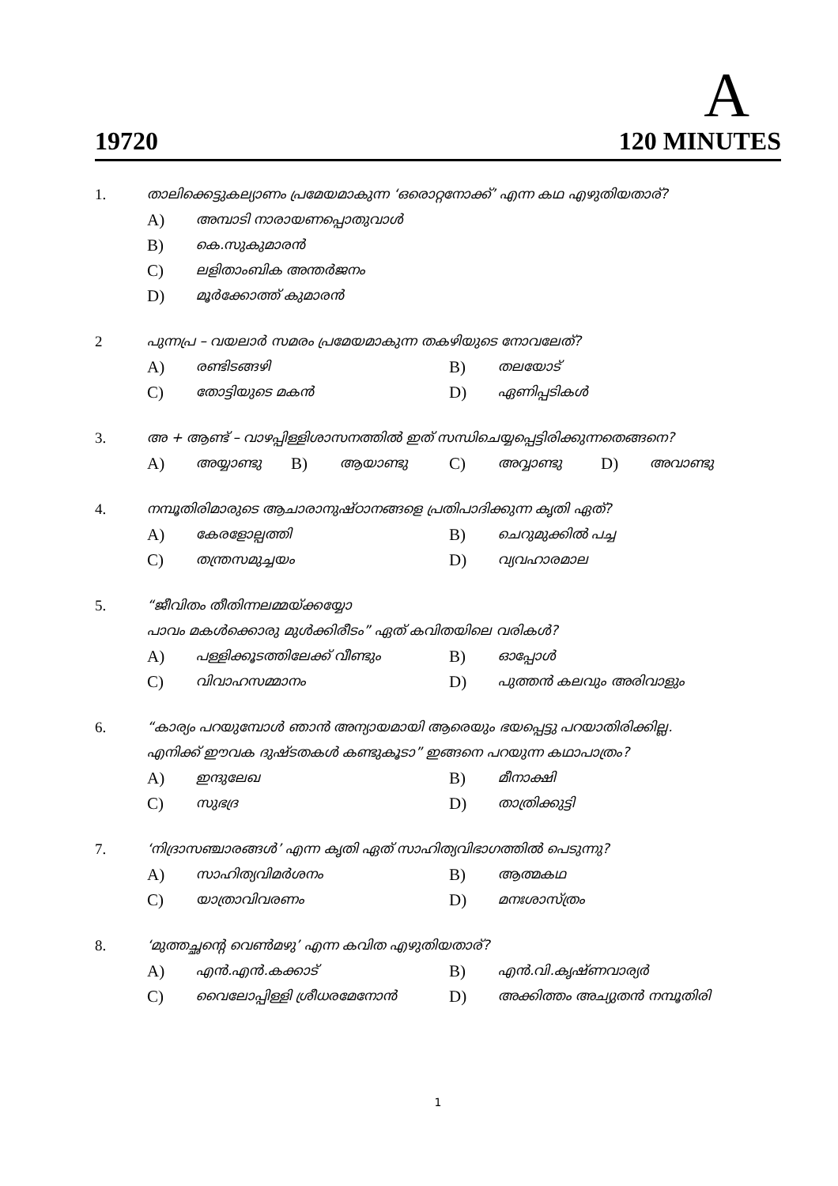A
19720 120 MINUTES
1. താലിക്കെട്ടുകല്യാണം പ്രമേയമാകുന്ന ‘ഒരൊറ്റനോക്ക്’ എന്ന കഥ എഴുതിയതാര്?
A) അമ്പാടി നാരായണപ്പൊതുവാൾ
B) കെ.സുകുമാരൻ
C) ലളിതാംബിക അന്തർജനം
D) മൂർക്കോത്ത് കുമാരൻ
2 പുന്നപ്ര – വയലാർ സമരം പ്രമേയമാകുന്ന തകഴിയുടെ നോവലേത്?
A) രണ്ടിടങ്ങഴി B) തലയോട്
C) തോട്ടിയുടെ മകൻ D) ഏണിപ്പടികൾ
3. അ + ആണ്ട് – വാഴപ്പിള്ളിശാസനത്തിൽ ഇത് സന്ധിചെയ്യപ്പെട്ടിരിക്കുന്നതെങ്ങനെ?
A) അയ്യാണ്ടു B) ആയാണ്ടു C) അവ്വാണ്ടു D) അവാണ്ടു
4. നമ്പൂതിരിമാരുടെ ആചാരാനുഷ്ഠാനങ്ങളെ പ്രതിപാദിക്കുന്ന കൃതി ഏത്?
A) കേരളോല്പത്തി B) ചെറുമുക്കിൽ പച്ച
C) തന്ത്രസമുച്ചയം D) വ്യവഹാരമാല
5. “ജീവിതം തീതിന്നലമ്മയ്ക്കയ്യോ
പാവം മകൾക്കൊരു മുൾക്കിരീടം” ഏത് കവിതയിലെ വരികൾ?
A) പള്ളിക്കൂടത്തിലേക്ക് വീണ്ടും B) ഓപ്പോൾ
C) വിവാഹസമ്മാനം D) പുത്തൻ കലവും അരിവാളും
6. “കാര്യം പറയുമ്പോൾ ഞാൻ അന്യായമായി ആരെയും ഭയപ്പെട്ടു പറയാതിരിക്കില്ല.
എനിക്ക് ഈവക ദുഷ്ടതകൾ കണ്ടുകൂടാ” ഇങ്ങനെ പറയുന്ന കഥാപാത്രം?
A) ഇന്ദുലേഖ B) മീനാക്ഷി
C) സുഭദ്ര D) താത്രിക്കുട്ടി
7. ‘നിദ്രാസഞ്ചാരങ്ങൾ’ എന്ന കൃതി ഏത് സാഹിത്യവിഭാഗത്തിൽ പെടുന്നു?
A) സാഹിത്യവിമർശനം B) ആത്മകഥ
C) യാത്രാവിവരണം D) മനഃശാസ്ത്രം
8. ‘മുത്തച്ഛന്റെ വെൺമഴു’ എന്ന കവിത എഴുതിയതാര്?
A) എൻ.എൻ.കക്കാട് B) എൻ.വി.കൃഷ്ണവാര്യർ
C) വൈലോപ്പിള്ളി ശ്രീധരമേനോൻ D) അക്കിത്തം അച്യുതൻ നമ്പൂതിരി
1